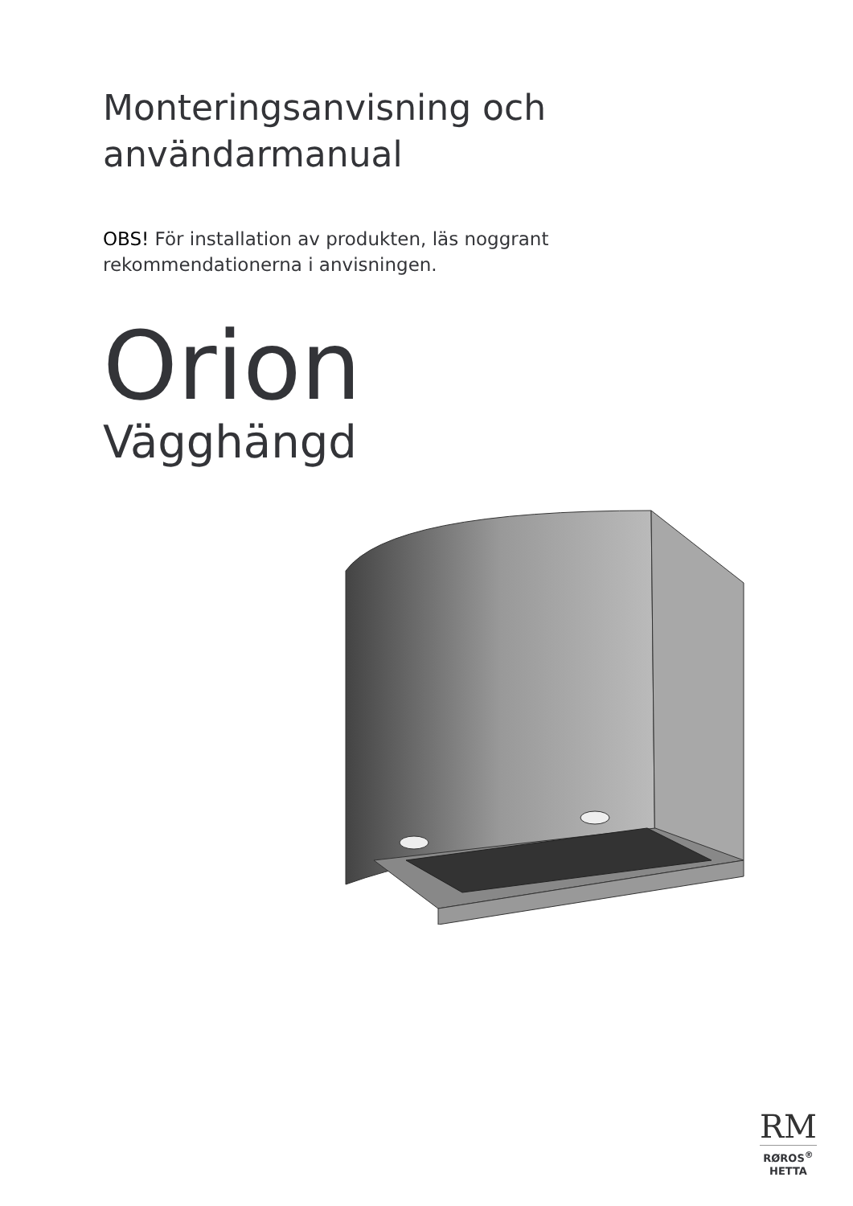Monteringsanvisning och
användarmanual
OBS! För installation av produkten, läs noggrant
rekommendationerna i anvisningen.
Orion
Vägghängd
RM
RØROS<sup>®</sup>
HETTA